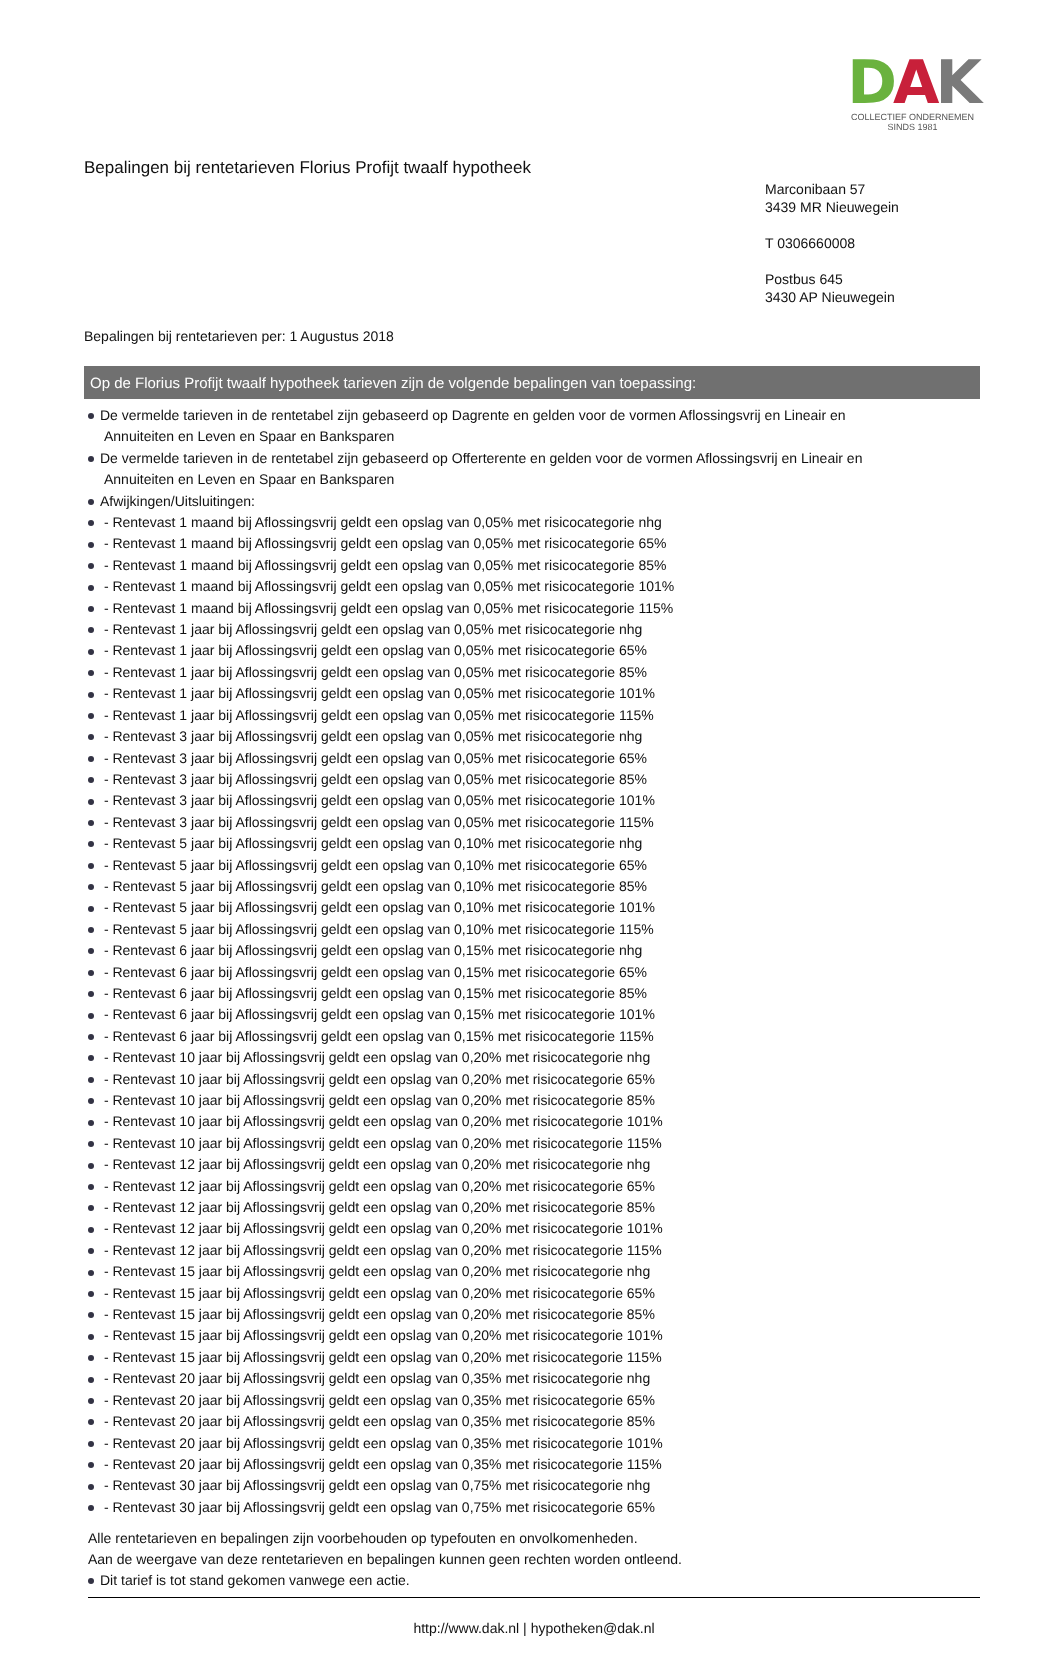Bepalingen bij rentetarieven Florius Profijt twaalf hypotheek
DAK
COLLECTIEF ONDERNEMEN
SINDS 1981
Marconibaan 57
3439 MR Nieuwegein
T 0306660008
Postbus 645
3430 AP Nieuwegein
Bepalingen bij rentetarieven per: 1 Augustus 2018
Op de Florius Profijt twaalf hypotheek tarieven zijn de volgende bepalingen van toepassing:
De vermelde tarieven in de rentetabel zijn gebaseerd op Dagrente en gelden voor de vormen Aflossingsvrij en Lineair en
Annuiteiten en Leven en Spaar en Banksparen
De vermelde tarieven in de rentetabel zijn gebaseerd op Offerterente en gelden voor de vormen Aflossingsvrij en Lineair en
Annuiteiten en Leven en Spaar en Banksparen
Afwijkingen/Uitsluitingen:
- Rentevast 1 maand bij Aflossingsvrij geldt een opslag van 0,05% met risicocategorie nhg
- Rentevast 1 maand bij Aflossingsvrij geldt een opslag van 0,05% met risicocategorie 65%
- Rentevast 1 maand bij Aflossingsvrij geldt een opslag van 0,05% met risicocategorie 85%
- Rentevast 1 maand bij Aflossingsvrij geldt een opslag van 0,05% met risicocategorie 101%
- Rentevast 1 maand bij Aflossingsvrij geldt een opslag van 0,05% met risicocategorie 115%
- Rentevast 1 jaar bij Aflossingsvrij geldt een opslag van 0,05% met risicocategorie nhg
- Rentevast 1 jaar bij Aflossingsvrij geldt een opslag van 0,05% met risicocategorie 65%
- Rentevast 1 jaar bij Aflossingsvrij geldt een opslag van 0,05% met risicocategorie 85%
- Rentevast 1 jaar bij Aflossingsvrij geldt een opslag van 0,05% met risicocategorie 101%
- Rentevast 1 jaar bij Aflossingsvrij geldt een opslag van 0,05% met risicocategorie 115%
- Rentevast 3 jaar bij Aflossingsvrij geldt een opslag van 0,05% met risicocategorie nhg
- Rentevast 3 jaar bij Aflossingsvrij geldt een opslag van 0,05% met risicocategorie 65%
- Rentevast 3 jaar bij Aflossingsvrij geldt een opslag van 0,05% met risicocategorie 85%
- Rentevast 3 jaar bij Aflossingsvrij geldt een opslag van 0,05% met risicocategorie 101%
- Rentevast 3 jaar bij Aflossingsvrij geldt een opslag van 0,05% met risicocategorie 115%
- Rentevast 5 jaar bij Aflossingsvrij geldt een opslag van 0,10% met risicocategorie nhg
- Rentevast 5 jaar bij Aflossingsvrij geldt een opslag van 0,10% met risicocategorie 65%
- Rentevast 5 jaar bij Aflossingsvrij geldt een opslag van 0,10% met risicocategorie 85%
- Rentevast 5 jaar bij Aflossingsvrij geldt een opslag van 0,10% met risicocategorie 101%
- Rentevast 5 jaar bij Aflossingsvrij geldt een opslag van 0,10% met risicocategorie 115%
- Rentevast 6 jaar bij Aflossingsvrij geldt een opslag van 0,15% met risicocategorie nhg
- Rentevast 6 jaar bij Aflossingsvrij geldt een opslag van 0,15% met risicocategorie 65%
- Rentevast 6 jaar bij Aflossingsvrij geldt een opslag van 0,15% met risicocategorie 85%
- Rentevast 6 jaar bij Aflossingsvrij geldt een opslag van 0,15% met risicocategorie 101%
- Rentevast 6 jaar bij Aflossingsvrij geldt een opslag van 0,15% met risicocategorie 115%
- Rentevast 10 jaar bij Aflossingsvrij geldt een opslag van 0,20% met risicocategorie nhg
- Rentevast 10 jaar bij Aflossingsvrij geldt een opslag van 0,20% met risicocategorie 65%
- Rentevast 10 jaar bij Aflossingsvrij geldt een opslag van 0,20% met risicocategorie 85%
- Rentevast 10 jaar bij Aflossingsvrij geldt een opslag van 0,20% met risicocategorie 101%
- Rentevast 10 jaar bij Aflossingsvrij geldt een opslag van 0,20% met risicocategorie 115%
- Rentevast 12 jaar bij Aflossingsvrij geldt een opslag van 0,20% met risicocategorie nhg
- Rentevast 12 jaar bij Aflossingsvrij geldt een opslag van 0,20% met risicocategorie 65%
- Rentevast 12 jaar bij Aflossingsvrij geldt een opslag van 0,20% met risicocategorie 85%
- Rentevast 12 jaar bij Aflossingsvrij geldt een opslag van 0,20% met risicocategorie 101%
- Rentevast 12 jaar bij Aflossingsvrij geldt een opslag van 0,20% met risicocategorie 115%
- Rentevast 15 jaar bij Aflossingsvrij geldt een opslag van 0,20% met risicocategorie nhg
- Rentevast 15 jaar bij Aflossingsvrij geldt een opslag van 0,20% met risicocategorie 65%
- Rentevast 15 jaar bij Aflossingsvrij geldt een opslag van 0,20% met risicocategorie 85%
- Rentevast 15 jaar bij Aflossingsvrij geldt een opslag van 0,20% met risicocategorie 101%
- Rentevast 15 jaar bij Aflossingsvrij geldt een opslag van 0,20% met risicocategorie 115%
- Rentevast 20 jaar bij Aflossingsvrij geldt een opslag van 0,35% met risicocategorie nhg
- Rentevast 20 jaar bij Aflossingsvrij geldt een opslag van 0,35% met risicocategorie 65%
- Rentevast 20 jaar bij Aflossingsvrij geldt een opslag van 0,35% met risicocategorie 85%
- Rentevast 20 jaar bij Aflossingsvrij geldt een opslag van 0,35% met risicocategorie 101%
- Rentevast 20 jaar bij Aflossingsvrij geldt een opslag van 0,35% met risicocategorie 115%
- Rentevast 30 jaar bij Aflossingsvrij geldt een opslag van 0,75% met risicocategorie nhg
- Rentevast 30 jaar bij Aflossingsvrij geldt een opslag van 0,75% met risicocategorie 65%
Alle rentetarieven en bepalingen zijn voorbehouden op typefouten en onvolkomenheden.
Aan de weergave van deze rentetarieven en bepalingen kunnen geen rechten worden ontleend.
Dit tarief is tot stand gekomen vanwege een actie.
http://www.dak.nl | hypotheken@dak.nl